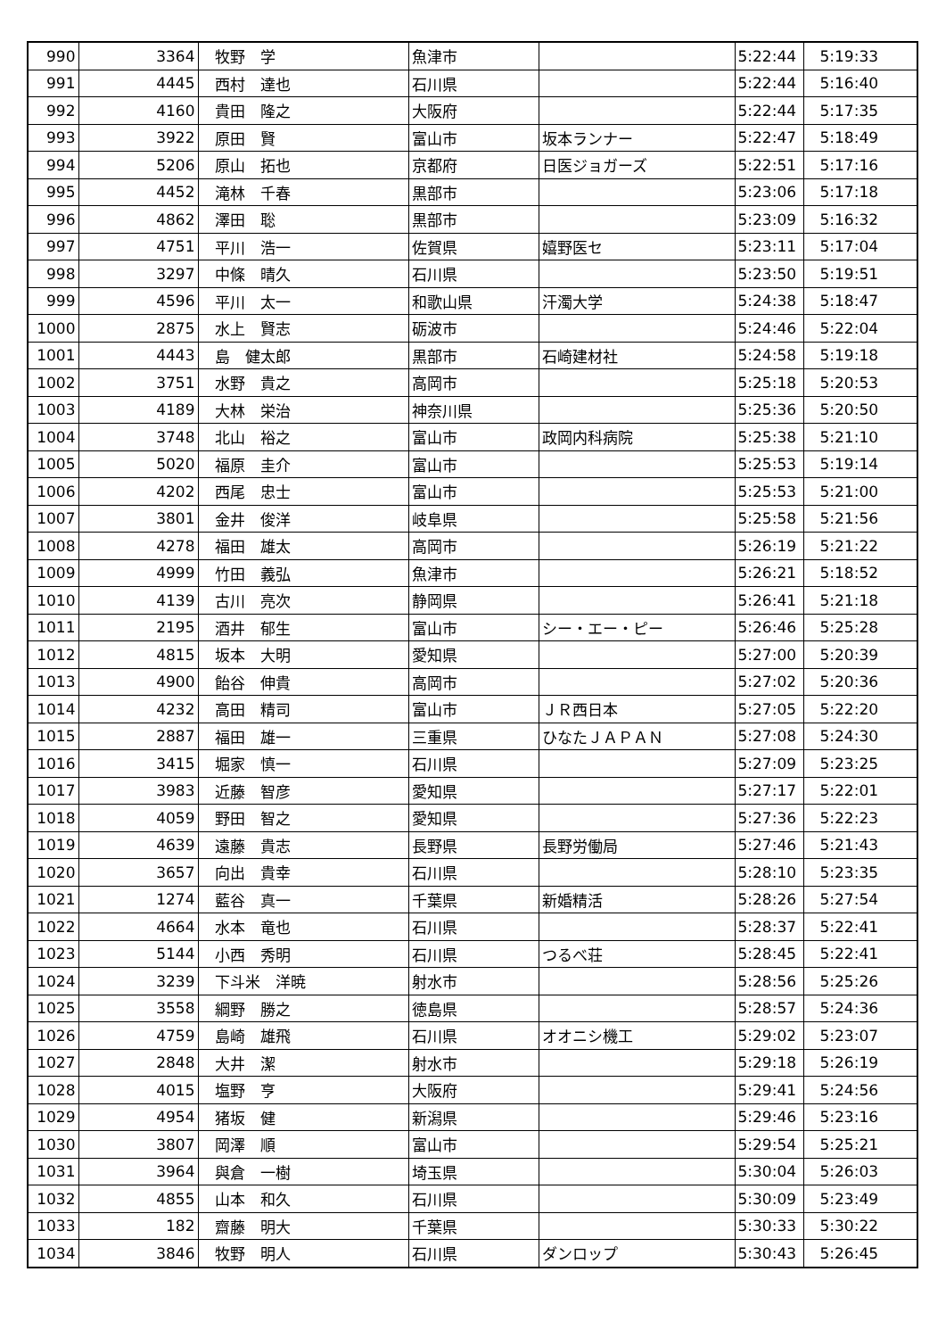| 990 | 3364 | 牧野 学 | 魚津市 | | 5:22:44 | 5:19:33 |
| 991 | 4445 | 西村 達也 | 石川県 | | 5:22:44 | 5:16:40 |
| 992 | 4160 | 貴田 隆之 | 大阪府 | | 5:22:44 | 5:17:35 |
| 993 | 3922 | 原田 賢 | 富山市 | 坂本ランナー | 5:22:47 | 5:18:49 |
| 994 | 5206 | 原山 拓也 | 京都府 | 日医ジョガーズ | 5:22:51 | 5:17:16 |
| 995 | 4452 | 滝林 千春 | 黒部市 | | 5:23:06 | 5:17:18 |
| 996 | 4862 | 澤田 聡 | 黒部市 | | 5:23:09 | 5:16:32 |
| 997 | 4751 | 平川 浩一 | 佐賀県 | 嬉野医セ | 5:23:11 | 5:17:04 |
| 998 | 3297 | 中條 晴久 | 石川県 | | 5:23:50 | 5:19:51 |
| 999 | 4596 | 平川 太一 | 和歌山県 | 汗濁大学 | 5:24:38 | 5:18:47 |
| 1000 | 2875 | 水上 賢志 | 砺波市 | | 5:24:46 | 5:22:04 |
| 1001 | 4443 | 島 健太郎 | 黒部市 | 石崎建材社 | 5:24:58 | 5:19:18 |
| 1002 | 3751 | 水野 貴之 | 高岡市 | | 5:25:18 | 5:20:53 |
| 1003 | 4189 | 大林 栄治 | 神奈川県 | | 5:25:36 | 5:20:50 |
| 1004 | 3748 | 北山 裕之 | 富山市 | 政岡内科病院 | 5:25:38 | 5:21:10 |
| 1005 | 5020 | 福原 圭介 | 富山市 | | 5:25:53 | 5:19:14 |
| 1006 | 4202 | 西尾 忠士 | 富山市 | | 5:25:53 | 5:21:00 |
| 1007 | 3801 | 金井 俊洋 | 岐阜県 | | 5:25:58 | 5:21:56 |
| 1008 | 4278 | 福田 雄太 | 高岡市 | | 5:26:19 | 5:21:22 |
| 1009 | 4999 | 竹田 義弘 | 魚津市 | | 5:26:21 | 5:18:52 |
| 1010 | 4139 | 古川 亮次 | 静岡県 | | 5:26:41 | 5:21:18 |
| 1011 | 2195 | 酒井 郁生 | 富山市 | シー・エー・ピー | 5:26:46 | 5:25:28 |
| 1012 | 4815 | 坂本 大明 | 愛知県 | | 5:27:00 | 5:20:39 |
| 1013 | 4900 | 飴谷 伸貴 | 高岡市 | | 5:27:02 | 5:20:36 |
| 1014 | 4232 | 高田 精司 | 富山市 | ＪＲ西日本 | 5:27:05 | 5:22:20 |
| 1015 | 2887 | 福田 雄一 | 三重県 | ひなたＪＡＰＡＮ | 5:27:08 | 5:24:30 |
| 1016 | 3415 | 堀家 慎一 | 石川県 | | 5:27:09 | 5:23:25 |
| 1017 | 3983 | 近藤 智彦 | 愛知県 | | 5:27:17 | 5:22:01 |
| 1018 | 4059 | 野田 智之 | 愛知県 | | 5:27:36 | 5:22:23 |
| 1019 | 4639 | 遠藤 貴志 | 長野県 | 長野労働局 | 5:27:46 | 5:21:43 |
| 1020 | 3657 | 向出 貴幸 | 石川県 | | 5:28:10 | 5:23:35 |
| 1021 | 1274 | 藍谷 真一 | 千葉県 | 新婚精活 | 5:28:26 | 5:27:54 |
| 1022 | 4664 | 水本 竜也 | 石川県 | | 5:28:37 | 5:22:41 |
| 1023 | 5144 | 小西 秀明 | 石川県 | つるべ荘 | 5:28:45 | 5:22:41 |
| 1024 | 3239 | 下斗米 洋暁 | 射水市 | | 5:28:56 | 5:25:26 |
| 1025 | 3558 | 綱野 勝之 | 徳島県 | | 5:28:57 | 5:24:36 |
| 1026 | 4759 | 島崎 雄飛 | 石川県 | オオニシ機工 | 5:29:02 | 5:23:07 |
| 1027 | 2848 | 大井 潔 | 射水市 | | 5:29:18 | 5:26:19 |
| 1028 | 4015 | 塩野 亨 | 大阪府 | | 5:29:41 | 5:24:56 |
| 1029 | 4954 | 猪坂 健 | 新潟県 | | 5:29:46 | 5:23:16 |
| 1030 | 3807 | 岡澤 順 | 富山市 | | 5:29:54 | 5:25:21 |
| 1031 | 3964 | 與倉 一樹 | 埼玉県 | | 5:30:04 | 5:26:03 |
| 1032 | 4855 | 山本 和久 | 石川県 | | 5:30:09 | 5:23:49 |
| 1033 | 182 | 齋藤 明大 | 千葉県 | | 5:30:33 | 5:30:22 |
| 1034 | 3846 | 牧野 明人 | 石川県 | ダンロップ | 5:30:43 | 5:26:45 |